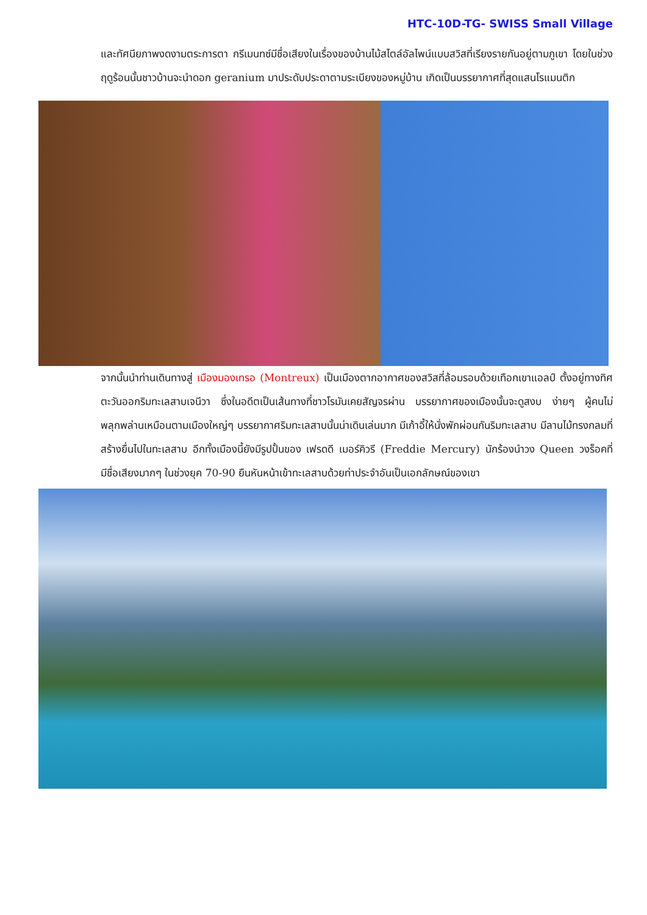HTC-10D-TG- SWISS Small Village
และทัศนียภาพงดงามตระการตา กรีเมนทซ์มีชื่อเสียงในเรื่องของบ้านไม้สไตล์อัลไพน์แบบสวิสที่เรียงรายกันอยู่ตามภูเขา โดยในช่วงฤดูร้อนนั้นชาวบ้านจะนำดอก geranium มาประดับประดาตามระเบียงของหมู่บ้าน เกิดเป็นบรรยากาศที่สุดแสนโรแมนติก
จากนั้นนำท่านเดินทางสู่ เมืองมองเทรอ (Montreux) เป็นเมืองตากอากาศของสวิสที่ล้อมรอบด้วยเทือกเขาแอลป์ ตั้งอยู่ทางทิศตะวันออกริมทะเลสาบเจนีวา ซึ่งในอดีตเป็นเส้นทางที่ชาวโรมันเคยสัญจรผ่าน บรรยากาศของเมืองนั้นจะดูสงบ ง่ายๆ ผู้คนไม่พลุกพล่านเหมือนตามเมืองใหญ่ๆ บรรยากาศริมทะเลสาบนั้นน่าเดินเล่นมาก มีเก้าอี้ให้นั่งพักผ่อนกันริมทะเลสาบ มีลานไม้ทรงกลมที่สร้างยื่นไปในทะเลสาบ อีกทั้งเมืองนี้ยังมีรูปปั้นของ เฟรดดี เมอร์คิวรี (Freddie Mercury) นักร้องนำวง Queen วงร็อคที่มีชื่อเสียงมากๆ ในช่วงยุค 70-90 ยืนหันหน้าเข้าทะเลสาบด้วยท่าประจำอันเป็นเอกลักษณ์ของเขา